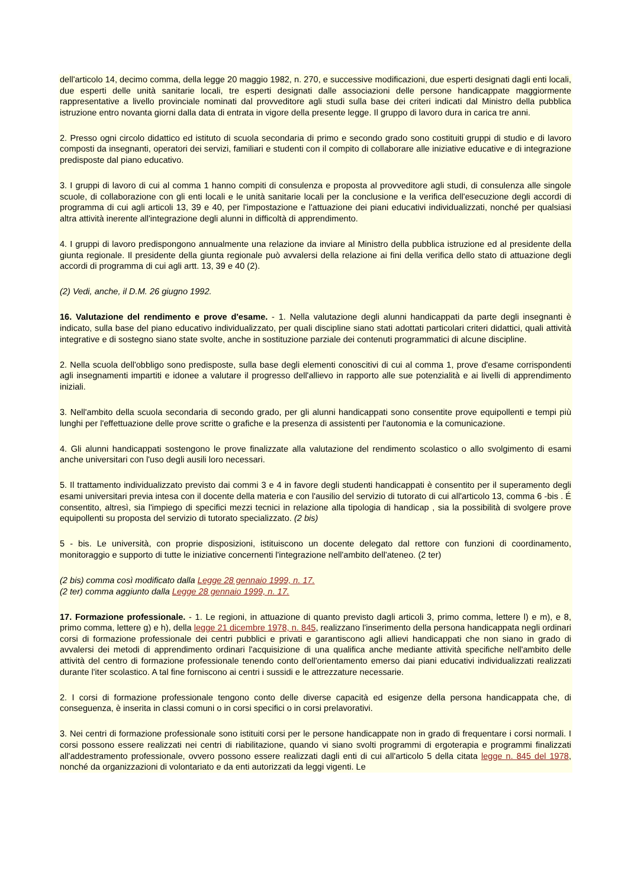dell'articolo 14, decimo comma, della legge 20 maggio 1982, n. 270, e successive modificazioni, due esperti designati dagli enti locali, due esperti delle unità sanitarie locali, tre esperti designati dalle associazioni delle persone handicappate maggiormente rappresentative a livello provinciale nominati dal provveditore agli studi sulla base dei criteri indicati dal Ministro della pubblica istruzione entro novanta giorni dalla data di entrata in vigore della presente legge. Il gruppo di lavoro dura in carica tre anni.
2. Presso ogni circolo didattico ed istituto di scuola secondaria di primo e secondo grado sono costituiti gruppi di studio e di lavoro composti da insegnanti, operatori dei servizi, familiari e studenti con il compito di collaborare alle iniziative educative e di integrazione predisposte dal piano educativo.
3. I gruppi di lavoro di cui al comma 1 hanno compiti di consulenza e proposta al provveditore agli studi, di consulenza alle singole scuole, di collaborazione con gli enti locali e le unità sanitarie locali per la conclusione e la verifica dell'esecuzione degli accordi di programma di cui agli articoli 13, 39 e 40, per l'impostazione e l'attuazione dei piani educativi individualizzati, nonché per qualsiasi altra attività inerente all'integrazione degli alunni in difficoltà di apprendimento.
4. I gruppi di lavoro predispongono annualmente una relazione da inviare al Ministro della pubblica istruzione ed al presidente della giunta regionale. Il presidente della giunta regionale può avvalersi della relazione ai fini della verifica dello stato di attuazione degli accordi di programma di cui agli artt. 13, 39 e 40 (2).
(2) Vedi, anche, il D.M. 26 giugno 1992.
16. Valutazione del rendimento e prove d'esame. - 1. Nella valutazione degli alunni handicappati da parte degli insegnanti è indicato, sulla base del piano educativo individualizzato, per quali discipline siano stati adottati particolari criteri didattici, quali attività integrative e di sostegno siano state svolte, anche in sostituzione parziale dei contenuti programmatici di alcune discipline.
2. Nella scuola dell'obbligo sono predisposte, sulla base degli elementi conoscitivi di cui al comma 1, prove d'esame corrispondenti agli insegnamenti impartiti e idonee a valutare il progresso dell'allievo in rapporto alle sue potenzialità e ai livelli di apprendimento iniziali.
3. Nell'ambito della scuola secondaria di secondo grado, per gli alunni handicappati sono consentite prove equipollenti e tempi più lunghi per l'effettuazione delle prove scritte o grafiche e la presenza di assistenti per l'autonomia e la comunicazione.
4. Gli alunni handicappati sostengono le prove finalizzate alla valutazione del rendimento scolastico o allo svolgimento di esami anche universitari con l'uso degli ausili loro necessari.
5. Il trattamento individualizzato previsto dai commi 3 e 4 in favore degli studenti handicappati è consentito per il superamento degli esami universitari previa intesa con il docente della materia e con l'ausilio del servizio di tutorato di cui all'articolo 13, comma 6 -bis . É consentito, altresì, sia l'impiego di specifici mezzi tecnici in relazione alla tipologia di handicap , sia la possibilità di svolgere prove equipollenti su proposta del servizio di tutorato specializzato. (2 bis)
5 - bis. Le università, con proprie disposizioni, istituiscono un docente delegato dal rettore con funzioni di coordinamento, monitoraggio e supporto di tutte le iniziative concernenti l'integrazione nell'ambito dell'ateneo. (2 ter)
(2 bis) comma così modificato dalla Legge 28 gennaio 1999, n. 17.
(2 ter) comma aggiunto dalla Legge 28 gennaio 1999, n. 17.
17. Formazione professionale. - 1. Le regioni, in attuazione di quanto previsto dagli articoli 3, primo comma, lettere l) e m), e 8, primo comma, lettere g) e h), della legge 21 dicembre 1978, n. 845, realizzano l'inserimento della persona handicappata negli ordinari corsi di formazione professionale dei centri pubblici e privati e garantiscono agli allievi handicappati che non siano in grado di avvalersi dei metodi di apprendimento ordinari l'acquisizione di una qualifica anche mediante attività specifiche nell'ambito delle attività del centro di formazione professionale tenendo conto dell'orientamento emerso dai piani educativi individualizzati realizzati durante l'iter scolastico. A tal fine forniscono ai centri i sussidi e le attrezzature necessarie.
2. I corsi di formazione professionale tengono conto delle diverse capacità ed esigenze della persona handicappata che, di conseguenza, è inserita in classi comuni o in corsi specifici o in corsi prelavorativi.
3. Nei centri di formazione professionale sono istituiti corsi per le persone handicappate non in grado di frequentare i corsi normali. I corsi possono essere realizzati nei centri di riabilitazione, quando vi siano svolti programmi di ergoterapia e programmi finalizzati all'addestramento professionale, ovvero possono essere realizzati dagli enti di cui all'articolo 5 della citata legge n. 845 del 1978, nonché da organizzazioni di volontariato e da enti autorizzati da leggi vigenti. Le